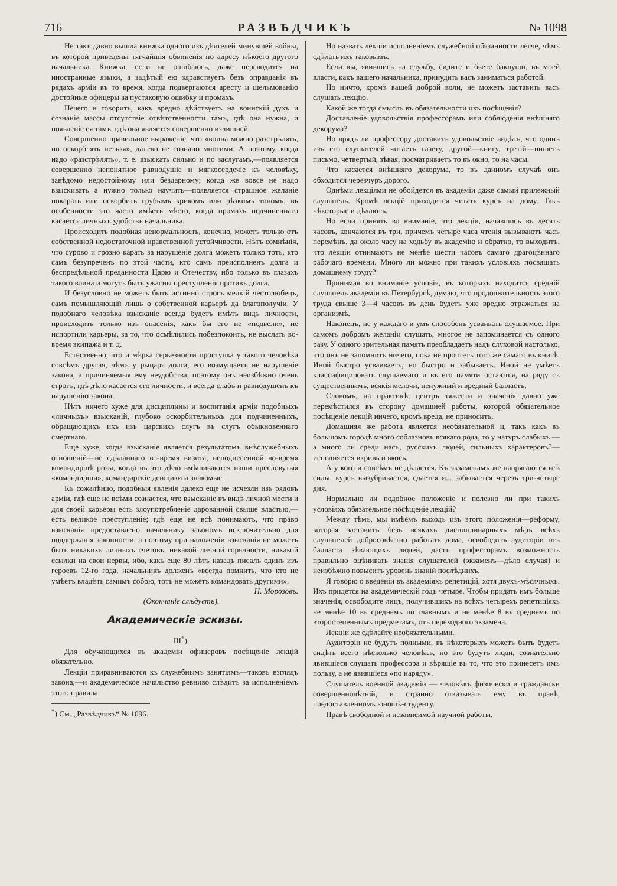716 РАЗВѢДЧИКЪ № 1098
Не такъ давно вышла книжка одного изъ дѣятелей минувшей войны, въ которой приведены тягчайшія обвиненія по адресу нѣкоего другого начальника. Книжка, если не ошибаюсь, даже переводится на иностранные языки, а задѣтый ею здравствуетъ безъ оправданія въ рядахъ арміи въ то время, когда подвергаются аресту и шельмованію достойные офицеры за пустяковую ошибку и промахъ.
Нечего и говорить, какъ вредно дѣйствуетъ на воинскій духъ и сознаніе массы отсутствіе отвѣтственности тамъ, гдѣ она нужна, и появленіе ея тамъ, гдѣ она является совершенно излишней.
Совершенно правильное выраженіе, что «воина можно разстрѣлять, но оскорблять нельзя», далеко не сознано многими. А поэтому, когда надо «разстрѣлять», т. е. взыскать сильно и по заслугамъ,—появляется совершенно непонятное равнодушіе и мягкосердечіе къ человѣку, завѣдомо недостойному или бездарному; когда же вовсе не надо взыскивать а нужно только научить—появляется страшное желаніе покарать или оскорбить грубымъ крикомъ или рѣзкимъ тономъ; въ особенности это часто имѣетъ мѣсто, когда промахъ подчиненнаго касается личныхъ удобствъ начальника.
Происходить подобная ненормальность, конечно, можетъ только отъ собственной недостаточной нравственной устойчивости. Нѣтъ сомнѣнія, что сурово и грозно карать за нарушеніе долга можетъ только тотъ, кто самъ безупреченъ по этой части, кто самъ преисполненъ долга и беспредѣльной преданности Царю и Отечеству, ибо только въ глазахъ такого воина и могутъ быть ужасны преступленія противъ долга.
И безусловно не можетъ быть истинно строгъ мелкій честолюбецъ, самъ помышляющій лишь о собственной карьерѣ да благополучіи. У подобнаго человѣка взысканіе всегда будетъ имѣть видъ личности, происходить только изъ опасенія, какъ бы его не «подвели», не испортили карьеры, за то, что осмѣлились побезпокоить, не выслать во-время экипажа и т. д.
Естественно, что и мѣрка серьезности проступка у такого человѣка совсѣмъ другая, чѣмъ у рыцаря долга; его возмущаетъ не нарушеніе закона, а причиняемыя ему неудобства, поэтому онъ неизбѣжно очень строгъ, гдѣ дѣло касается его личности, и всегда слабъ и равнодушенъ къ нарушенію закона.
Нѣтъ ничего хуже для дисциплины и воспитанія арміи подобныхъ «личныхъ» взысканій, глубоко оскорбительныхъ для подчиненныхъ, обращающихъ ихъ изъ царскихъ слугъ въ слугъ обыкновеннаго смертнаго.
Еще хуже, когда взысканіе является результатомъ внѣслужебныхъ отношеній—не сдѣланнаго во-время визита, неподнесенной во-время командиршѣ розы, когда въ это дѣло вмѣшиваются наши пресловутыя «командирши», командирскіе денщики и знакомые.
Къ сожалѣнію, подобныя явленія далеко еще не исчезли изъ рядовъ арміи, гдѣ еще не всѣми сознается, что взысканіе въ видѣ личной мести и для своей карьеры есть злоупотребленіе дарованной свыше властью,—есть великое преступленіе; гдѣ еще не всѣ понимаютъ, что право взысканія предоставлено начальнику закономъ исключительно для поддержанія законности, а поэтому при наложеніи взысканія не можетъ быть никакихъ личныхъ счетовъ, никакой личной горячности, никакой ссылки на свои нервы, ибо, какъ еще 80 лѣтъ назадъ писалъ одинъ изъ героевъ 12-го года, начальникъ долженъ «всегда помнить, что кто не умѣетъ владѣть самимъ собою, тотъ не можетъ командовать другими».
Н. Морозовъ.
(Окончаніе слѣдуетъ).
Академическіе эскизы.
III<sup>*</sup>).
Для обучающихся въ академіи офицеровъ посѣщеніе лекцій обязательно.
Лекціи приравниваются къ служебнымъ занятіямъ—таковъ взглядъ закона,—и академическое начальство ревниво слѣдитъ за исполненіемъ этого правила.
<sup>*</sup>) См. „Развѣдчикъ“ № 1096.
Но назвать лекціи исполненіемъ служебной обязанности легче, чѣмъ сдѣлать ихъ таковымъ.
Если вы, явившись на службу, сидите и бьете баклуши, въ моей власти, какъ вашего начальника, принудить васъ заниматься работой.
Но ничто, кромѣ вашей доброй воли, не можетъ заставить васъ слушать лекцію.
Какой же тогда смыслъ въ обязательности ихъ посѣщенія?
Доставленіе удовольствія профессорамъ или соблюденія внѣшняго декорума?
Но врядъ ли профессору доставитъ удовольствіе видѣть, что одинъ изъ его слушателей читаетъ газету, другой—книгу, третій—пишетъ письмо, четвертый, зѣвая, посматриваетъ то въ окно, то на часы.
Что касается внѣшняго декорума, то въ данномъ случаѣ онъ обходится черезчуръ дорого.
Однѣми лекціями не обойдется въ академіи даже самый прилежный слушатель. Кромѣ лекцій приходится читать курсъ на дому. Такъ нѣкоторые и дѣлаютъ.
Но если принять во вниманіе, что лекціи, начавшись въ десять часовъ, кончаются въ три, причемъ четыре часа чтенія вызываютъ часъ перемѣнъ, да около часу на ходьбу въ академію и обратно, то выходитъ, что лекціи отнимаютъ не менѣе шести часовъ самаго драгоцѣннаго рабочаго времени. Много ли можно при такихъ условіяхъ посвящать домашнему труду?
Принимая во вниманіе условія, въ которыхъ находится средній слушатель академіи въ Петербургѣ, думаю, что продолжительность этого труда свыше 3—4 часовъ въ день будетъ уже вредно отражаться на организмѣ.
Наконецъ, не у каждаго и умъ способенъ усваивать слушаемое. При самомъ добромъ желаніи слушать, многое не запоминается съ одного разу. У одного зрительная память преобладаетъ надъ слуховой настолько, что онъ не запомнитъ ничего, пока не прочтетъ того же самаго въ книгѣ. Иной быстро усваиваетъ, но быстро и забываетъ. Иной не умѣетъ классифицировать слушаемаго и въ его памяти остаются, на ряду съ существеннымъ, всякія мелочи, ненужный и вредный балластъ.
Словомъ, на практикѣ, центръ тяжести и значенія давно уже перемѣстился въ сторону домашней работы, которой обязательное посѣщеніе лекцій ничего, кромѣ вреда, не приноситъ.
Домашняя же работа является необязательной и, такъ какъ въ большомъ городѣ много соблазновъ всякаго рода, то у натуръ слабыхъ — а много ли среди насъ, русскихъ людей, сильныхъ характеровъ?—исполняется вкривь и вкось.
А у кого и совсѣмъ не дѣлается. Къ экзаменамъ же напрягаются всѣ силы, курсъ вызубривается, сдается и... забывается черезъ три-четыре дня.
Нормально ли подобное положеніе и полезно ли при такихъ условіяхъ обязательное посѣщеніе лекцій?
Между тѣмъ, мы имѣемъ выходъ изъ этого положенія—реформу, которая заставитъ безъ всякихъ дисциплинарныхъ мѣръ всѣхъ слушателей добросовѣстно работать дома, освободитъ аудиторіи отъ балласта зѣвающихъ людей, дастъ профессорамъ возможность правильно оцѣнивать знанія слушателей (экзаменъ—дѣло случая) и неизбѣжно повыситъ уровень знаній послѣднихъ.
Я говорю о введеніи въ академіяхъ репетицій, хотя двухъ-мѣсячныхъ. Ихъ придется на академическій годъ четыре. Чтобы придать имъ больше значенія, освободите лицъ, получившихъ на всѣхъ четырехъ репетиціяхъ не менѣе 10 въ среднемъ по главнымъ и не менѣе 8 въ среднемъ по второстепеннымъ предметамъ, отъ переходного экзамена.
Лекціи же сдѣлайте необязательными.
Аудиторіи не будутъ полными, въ нѣкоторыхъ можетъ быть будетъ сидѣть всего нѣсколько человѣкъ, но это будутъ люди, сознательно явившіеся слушать профессора и вѣрящіе въ то, что это принесетъ имъ пользу, а не явившіеся «по наряду».
Слушатель военной академіи — человѣкъ физически и граждански совершеннолѣтній, и странно отказывать ему въ правѣ, предоставленномъ юношѣ-студенту.
Правѣ свободной и независимой научной работы.